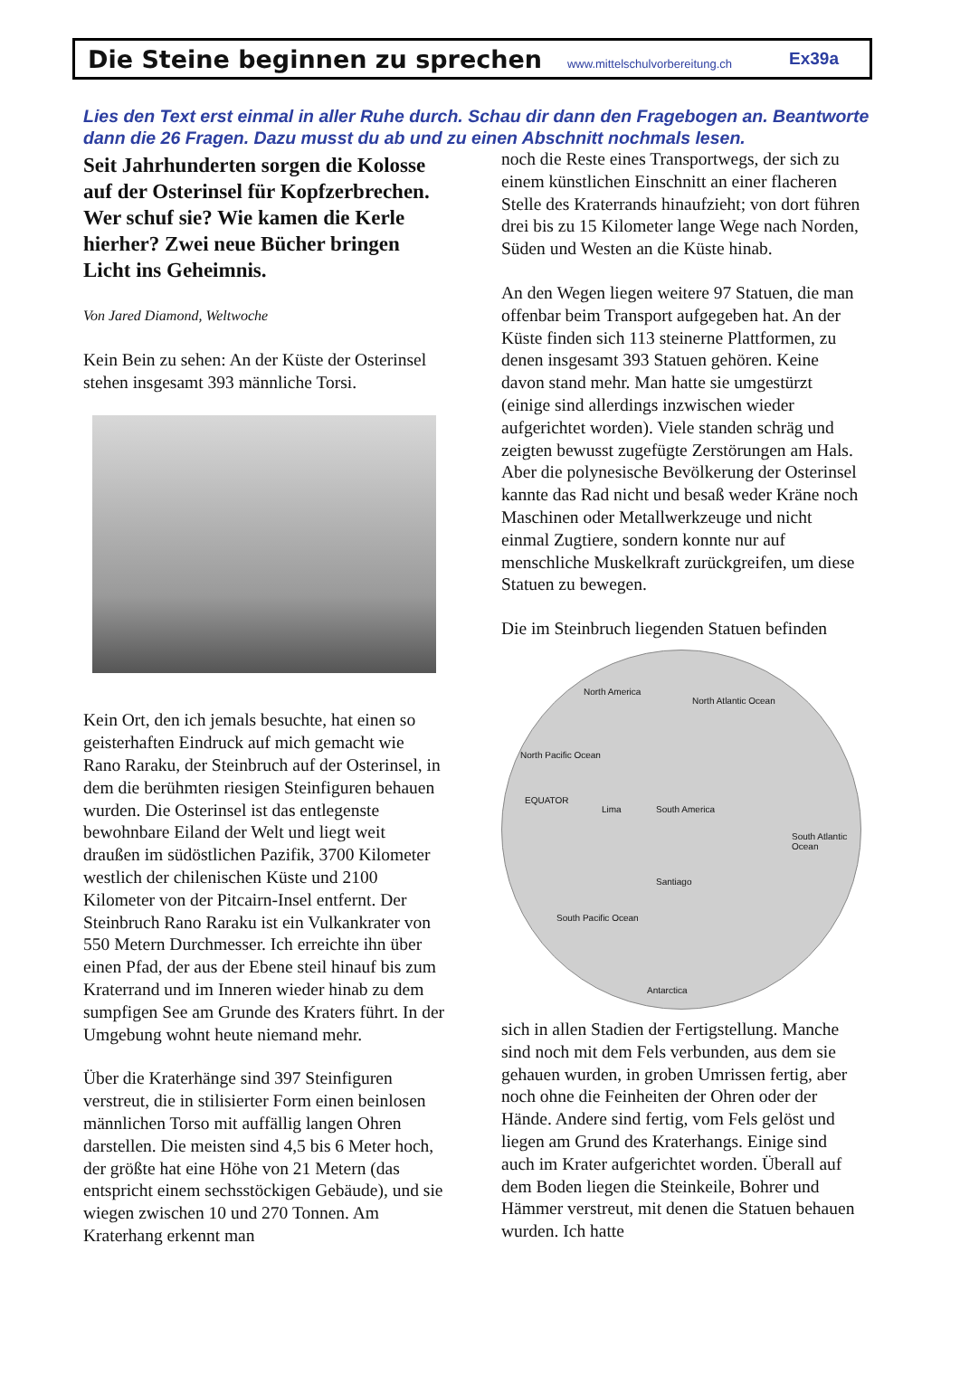Die Steine beginnen zu sprechen
www.mittelschulvorbereitung.ch Ex39a
Lies den Text erst einmal in aller Ruhe durch. Schau dir dann den Fragebogen an. Beantworte dann die 26 Fragen. Dazu musst du ab und zu einen Abschnitt nochmals lesen.
Seit Jahrhunderten sorgen die Kolosse auf der Osterinsel für Kopfzerbrechen. Wer schuf sie? Wie kamen die Kerle hierher? Zwei neue Bücher bringen Licht ins Geheimnis.
Von Jared Diamond, Weltwoche
Kein Bein zu sehen: An der Küste der Osterinsel stehen insgesamt 393 männliche Torsi.
Kein Ort, den ich jemals besuchte, hat einen so geisterhaften Eindruck auf mich gemacht wie Rano Raraku, der Steinbruch auf der Osterinsel, in dem die berühmten riesigen Steinfiguren behauen wurden. Die Osterinsel ist das entlegenste bewohnbare Eiland der Welt und liegt weit draußen im südöstlichen Pazifik, 3700 Kilometer westlich der chilenischen Küste und 2100 Kilometer von der Pitcairn-Insel entfernt. Der Steinbruch Rano Raraku ist ein Vulkankrater von 550 Metern Durchmesser. Ich erreichte ihn über einen Pfad, der aus der Ebene steil hinauf bis zum Kraterrand und im Inneren wieder hinab zu dem sumpfigen See am Grunde des Kraters führt. In der Umgebung wohnt heute niemand mehr.
Über die Kraterhänge sind 397 Steinfiguren verstreut, die in stilisierter Form einen beinlosen männlichen Torso mit auffällig langen Ohren darstellen. Die meisten sind 4,5 bis 6 Meter hoch, der größte hat eine Höhe von 21 Metern (das entspricht einem sechsstöckigen Gebäude), und sie wiegen zwischen 10 und 270 Tonnen. Am Kraterhang erkennt man
noch die Reste eines Transportwegs, der sich zu einem künstlichen Einschnitt an einer flacheren Stelle des Kraterrands hinaufzieht; von dort führen drei bis zu 15 Kilometer lange Wege nach Norden, Süden und Westen an die Küste hinab.
An den Wegen liegen weitere 97 Statuen, die man offenbar beim Transport aufgegeben hat. An der Küste finden sich 113 steinerne Plattformen, zu denen insgesamt 393 Statuen gehören. Keine davon stand mehr. Man hatte sie umgestürzt (einige sind allerdings inzwischen wieder aufgerichtet worden). Viele standen schräg und zeigten bewusst zugefügte Zerstörungen am Hals. Aber die polynesische Bevölkerung der Osterinsel kannte das Rad nicht und besaß weder Kräne noch Maschinen oder Metallwerkzeuge und nicht einmal Zugtiere, sondern konnte nur auf menschliche Muskelkraft zurückgreifen, um diese Statuen zu bewegen.
Die im Steinbruch liegenden Statuen befinden
North America
North Atlantic Ocean
North Pacific Ocean
EQUATOR
Lima South America
South Atlantic Ocean
Santiago
South Pacific Ocean
Antarctica
sich in allen Stadien der Fertigstellung. Manche sind noch mit dem Fels verbunden, aus dem sie gehauen wurden, in groben Umrissen fertig, aber noch ohne die Feinheiten der Ohren oder der Hände. Andere sind fertig, vom Fels gelöst und liegen am Grund des Kraterhangs. Einige sind auch im Krater aufgerichtet worden. Überall auf dem Boden liegen die Steinkeile, Bohrer und Hämmer verstreut, mit denen die Statuen behauen wurden. Ich hatte